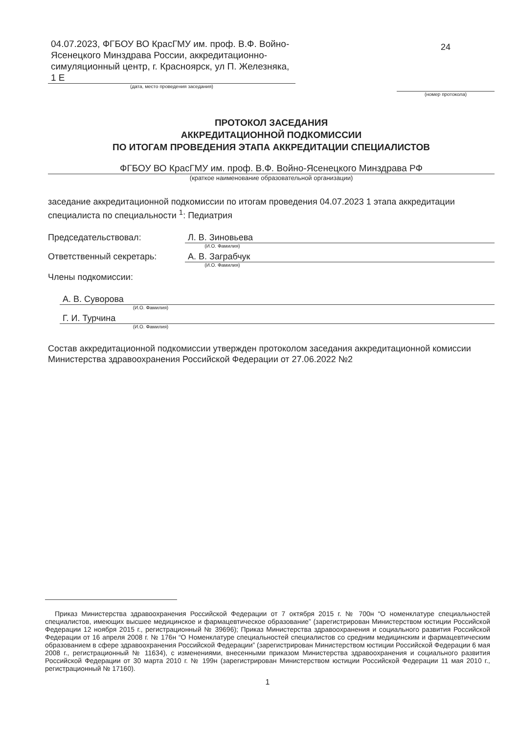04.07.2023, ФГБОУ ВО КрасГМУ им. проф. В.Ф. Войно-Ясенецкого Минздрава России, аккредитационно-симуляционный центр, г. Красноярск, ул П. Железняка, 1 Е
(дата, место проведения заседания)
24
(номер протокола)
ПРОТОКОЛ ЗАСЕДАНИЯ
АККРЕДИТАЦИОННОЙ ПОДКОМИССИИ
ПО ИТОГАМ ПРОВЕДЕНИЯ ЭТАПА АККРЕДИТАЦИИ СПЕЦИАЛИСТОВ
ФГБОУ ВО КрасГМУ им. проф. В.Ф. Войно-Ясенецкого Минздрава РФ
(краткое наименование образовательной организации)
заседание аккредитационной подкомиссии по итогам проведения 04.07.2023 1 этапа аккредитации специалиста по специальности <sup>1</sup>: Педиатрия
Председательствовал: Л. В. Зиновьева
(И.О. Фамилия)
Ответственный секретарь: А. В. Заграбчук
(И.О. Фамилия)
Члены подкомиссии:
А. В. Суворова
(И.О. Фамилия)
Г. И. Турчина
(И.О. Фамилия)
Состав аккредитационной подкомиссии утвержден протоколом заседания аккредитационной комиссии Министерства здравоохранения Российской Федерации от 27.06.2022 №2
Приказ Министерства здравоохранения Российской Федерации от 7 октября 2015 г. № 700н “О номенклатуре специальностей специалистов, имеющих высшее медицинское и фармацевтическое образование” (зарегистрирован Министерством юстиции Российской Федерации 12 ноября 2015 г., регистрационный № 39696); Приказ Министерства здравоохранения и социального развития Российской Федерации от 16 апреля 2008 г. № 176н “О Номенклатуре специальностей специалистов со средним медицинским и фармацевтическим образованием в сфере здравоохранения Российской Федерации” (зарегистрирован Министерством юстиции Российской Федерации 6 мая 2008 г., регистрационный № 11634), с изменениями, внесенными приказом Министерства здравоохранения и социального развития Российской Федерации от 30 марта 2010 г. № 199н (зарегистрирован Министерством юстиции Российской Федерации 11 мая 2010 г., регистрационный № 17160).
1